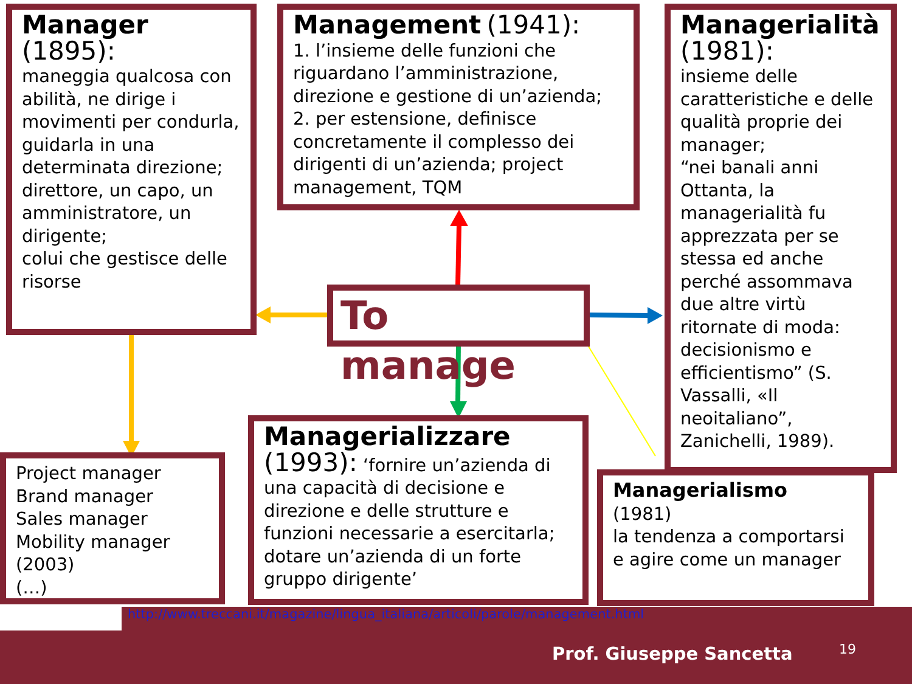Manager
(1895):
maneggia qualcosa con abilità, ne dirige i movimenti per condurla, guidarla in una determinata direzione;
direttore, un capo, un amministratore, un dirigente;
colui che gestisce delle risorse
Management (1941):
1. l’insieme delle funzioni che riguardano l’amministrazione, direzione e gestione di un’azienda; 2. per estensione, definisce concretamente il complesso dei dirigenti di un’azienda; project management, TQM
Managerialità
(1981):
insieme delle caratteristiche e delle qualità proprie dei manager;
“nei banali anni Ottanta, la managerialità fu apprezzata per se stessa ed anche perché assommava due altre virtù ritornate di moda: decisionismo e efficientismo” (S. Vassalli, «Il neoitaliano”, Zanichelli, 1989).
To manage
Project manager
Brand manager
Sales manager
Mobility manager
(2003)
(…)
Managerializzare
(1993): ‘fornire un’azienda di una capacità di decisione e direzione e delle strutture e funzioni necessarie a esercitarla; dotare un’azienda di un forte gruppo dirigente’
Managerialismo
(1981)
la tendenza a comportarsi e agire come un manager
http://www.treccani.it/magazine/lingua_italiana/articoli/parole/management.html
Prof. Giuseppe Sancetta 19